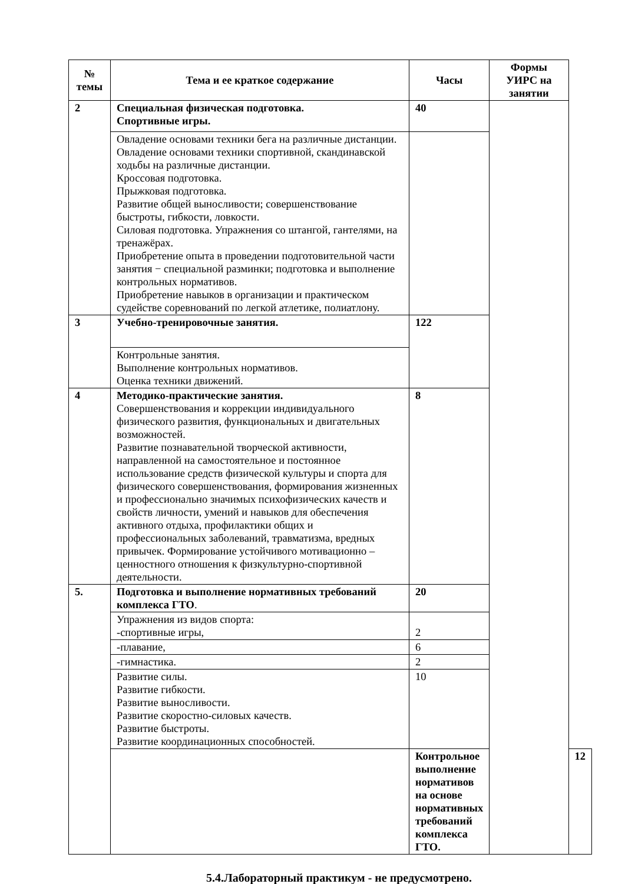| № темы | Тема и ее краткое содержание | Часы | Формы УИРС на занятии | |
| --- | --- | --- | --- | --- |
| 2 | Специальная физическая подготовка. Спортивные игры. | 40 | | |
| | Овладение основами техники бега на различные дистанции. Овладение основами техники спортивной, скандинавской ходьбы на различные дистанции. Кроссовая подготовка. Прыжковая подготовка. Развитие общей выносливости; совершенствование быстроты, гибкости, ловкости. Силовая подготовка. Упражнения со штангой, гантелями, на тренажёрах. Приобретение опыта в проведении подготовительной части занятия − специальной разминки; подготовка и выполнение контрольных нормативов. Приобретение навыков в организации и практическом судействе соревнований по легкой атлетике, полиатлону. | | | |
| 3 | Учебно-тренировочные занятия. | 122 | | |
| | Контрольные занятия. Выполнение контрольных нормативов. Оценка техники движений. | | | |
| 4 | Методико-практические занятия. Совершенствования и коррекции индивидуального физического развития, функциональных и двигательных возможностей. Развитие познавательной творческой активности, направленной на самостоятельное и постоянное использование средств физической культуры и спорта для физического совершенствования, формирования жизненных и профессионально значимых психофизических качеств и свойств личности, умений и навыков для обеспечения активного отдыха, профилактики общих и профессиональных заболеваний, травматизма, вредных привычек. Формирование устойчивого мотивационно – ценностного отношения к физкультурно-спортивной деятельности. | 8 | | |
| 5. | Подготовка и выполнение нормативных требований комплекса ГТО . | 20 | | |
| | Упражнения из видов спорта: -спортивные игры, | 2 | | |
| | -плавание, | 6 | | |
| | -гимнастика. | 2 | | |
| | Развитие силы. Развитие гибкости. Развитие выносливости. Развитие скоростно-силовых качеств. Развитие быстроты. Развитие координационных способностей. | 10 | | |
| | | Контрольное выполнение нормативов на основе нормативных требований комплекса ГТО. | | 12 |
5.4.Лабораторный практикум - не предусмотрено.